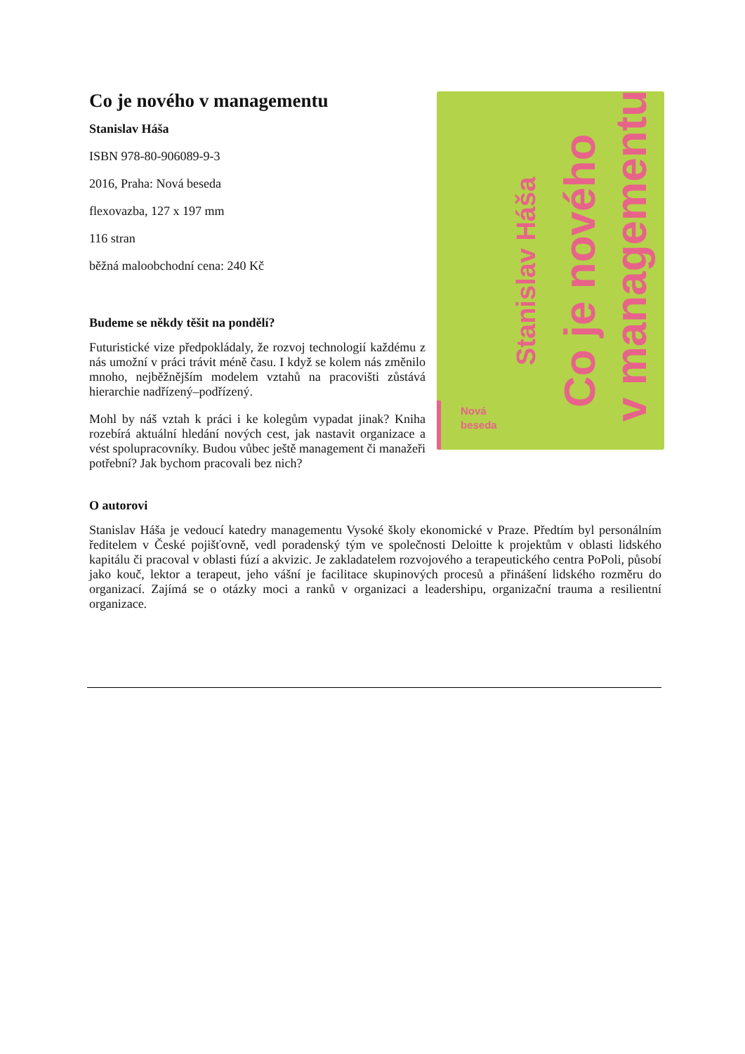v managementu
Co je nového
Stanislav Háša
Nová
beseda
Co je nového v managementu
Stanislav Háša
ISBN 978-80-906089-9-3
2016, Praha: Nová beseda
flexovazba, 127 x 197 mm
116 stran
běžná maloobchodní cena: 240 Kč
Budeme se někdy těšit na pondělí?
Futuristické vize předpokládaly, že rozvoj technologií každému z nás umožní v práci trávit méně času. I když se kolem nás změnilo mnoho, nejběžnějším modelem vztahů na pracovišti zůstává hierarchie nadřízený–podřízený.
Mohl by náš vztah k práci i ke kolegům vypadat jinak? Kniha rozebírá aktuální hledání nových cest, jak nastavit organizace a vést spolupracovníky. Budou vůbec ještě management či manažeři potřební? Jak bychom pracovali bez nich?
O autorovi
Stanislav Háša je vedoucí katedry managementu Vysoké školy ekonomické v Praze. Předtím byl personálním ředitelem v České pojišťovně, vedl poradenský tým ve společnosti Deloitte k projektům v oblasti lidského kapitálu či pracoval v oblasti fúzí a akvizic. Je zakladatelem rozvojového a terapeutického centra PoPoli, působí jako kouč, lektor a terapeut, jeho vášní je facilitace skupinových procesů a přinášení lidského rozměru do organizací. Zajímá se o otázky moci a ranků v organizaci a leadershipu, organizační trauma a resilientní organizace.